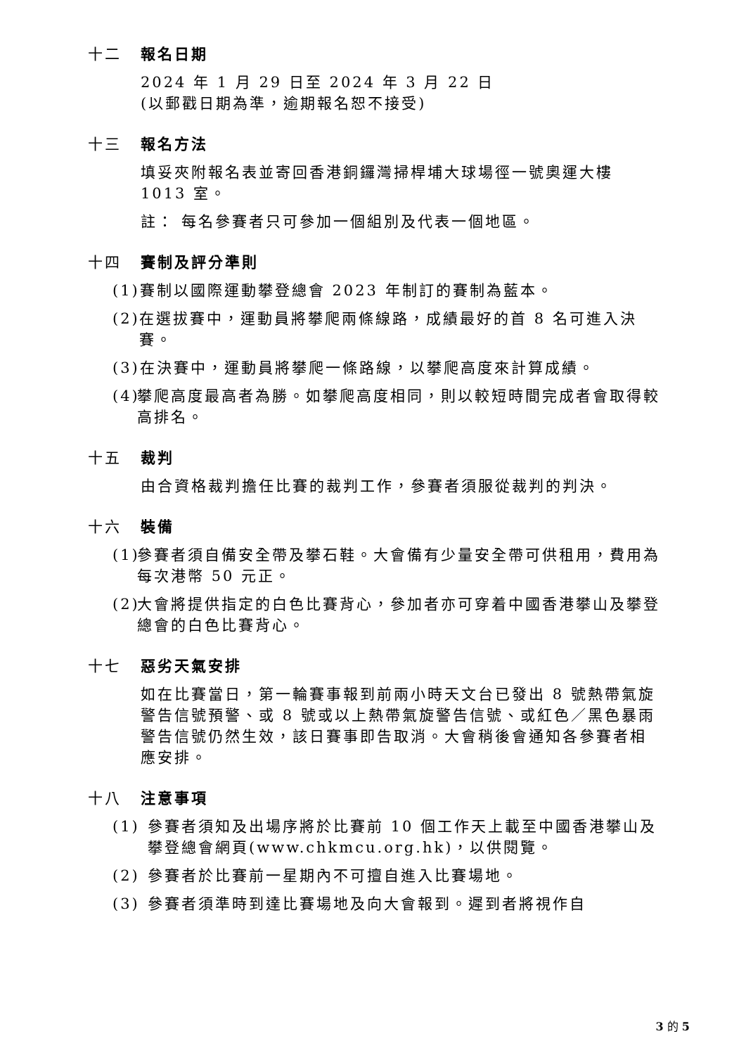十二 報名日期
2024 年 1 月 29 日至 2024 年 3 月 22 日
(以郵戳日期為準，逾期報名恕不接受)
十三 報名方法
填妥夾附報名表並寄回香港銅鑼灣掃桿埔大球場徑一號奧運大樓 1013 室。
註： 每名參賽者只可參加一個組別及代表一個地區。
十四 賽制及評分準則
(1) 賽制以國際運動攀登總會 2023 年制訂的賽制為藍本。
(2) 在選拔賽中，運動員將攀爬兩條線路，成績最好的首 8 名可進入決賽。
(3) 在決賽中，運動員將攀爬一條路線，以攀爬高度來計算成績。
(4) 攀爬高度最高者為勝。如攀爬高度相同，則以較短時間完成者會取得較高排名。
十五 裁判
由合資格裁判擔任比賽的裁判工作，參賽者須服從裁判的判決。
十六 裝備
(1) 參賽者須自備安全帶及攀石鞋。大會備有少量安全帶可供租用，費用為每次港幣 50 元正。
(2) 大會將提供指定的白色比賽背心，參加者亦可穿着中國香港攀山及攀登總會的白色比賽背心。
十七 惡劣天氣安排
如在比賽當日，第一輪賽事報到前兩小時天文台已發出 8 號熱帶氣旋警告信號預警、或 8 號或以上熱帶氣旋警告信號、或紅色／黑色暴雨警告信號仍然生效，該日賽事即告取消。大會稍後會通知各參賽者相應安排。
十八 注意事項
(1) 參賽者須知及出場序將於比賽前 10 個工作天上載至中國香港攀山及攀登總會網頁(www.chkmcu.org.hk)，以供閱覽。
(2) 參賽者於比賽前一星期內不可擅自進入比賽場地。
(3) 參賽者須準時到達比賽場地及向大會報到。遲到者將視作自
3 的 5